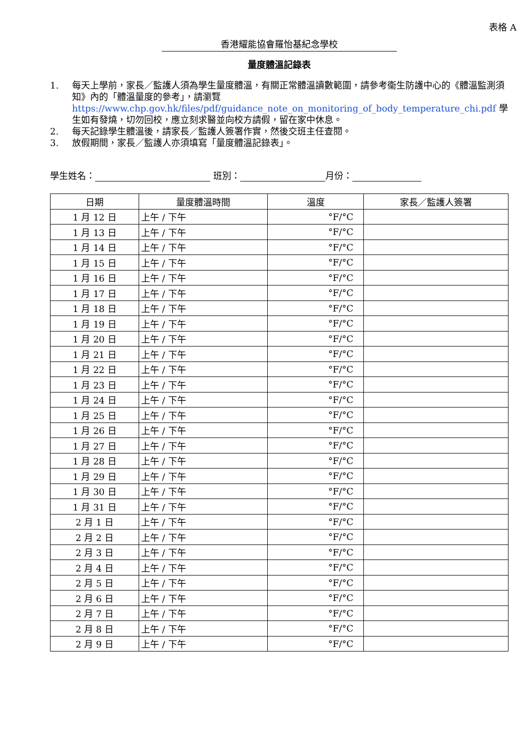表格 A
香港耀能協會羅怡基紀念學校
量度體溫記錄表
1. 每天上學前，家長／監護人須為學生量度體溫，有關正常體溫讀數範圍，請參考衞生防護中心的《體溫監測須知》內的「體溫量度的參考」，請瀏覽 https://www.chp.gov.hk/files/pdf/guidance_note_on_monitoring_of_body_temperature_chi.pdf 學生如有發燒，切勿回校，應立刻求醫並向校方請假，留在家中休息。
2. 每天記錄學生體溫後，請家長／監護人簽署作實，然後交班主任查閱。
3. 放假期間，家長／監護人亦須填寫「量度體溫記錄表」。
學生姓名： 班別： 月份：
| 日期 | 量度體溫時間 | 溫度 | 家長／監護人簽署 |
| --- | --- | --- | --- |
| 1 月 12 日 | 上午 / 下午 | °F/°C | |
| 1 月 13 日 | 上午 / 下午 | °F/°C | |
| 1 月 14 日 | 上午 / 下午 | °F/°C | |
| 1 月 15 日 | 上午 / 下午 | °F/°C | |
| 1 月 16 日 | 上午 / 下午 | °F/°C | |
| 1 月 17 日 | 上午 / 下午 | °F/°C | |
| 1 月 18 日 | 上午 / 下午 | °F/°C | |
| 1 月 19 日 | 上午 / 下午 | °F/°C | |
| 1 月 20 日 | 上午 / 下午 | °F/°C | |
| 1 月 21 日 | 上午 / 下午 | °F/°C | |
| 1 月 22 日 | 上午 / 下午 | °F/°C | |
| 1 月 23 日 | 上午 / 下午 | °F/°C | |
| 1 月 24 日 | 上午 / 下午 | °F/°C | |
| 1 月 25 日 | 上午 / 下午 | °F/°C | |
| 1 月 26 日 | 上午 / 下午 | °F/°C | |
| 1 月 27 日 | 上午 / 下午 | °F/°C | |
| 1 月 28 日 | 上午 / 下午 | °F/°C | |
| 1 月 29 日 | 上午 / 下午 | °F/°C | |
| 1 月 30 日 | 上午 / 下午 | °F/°C | |
| 1 月 31 日 | 上午 / 下午 | °F/°C | |
| 2 月 1 日 | 上午 / 下午 | °F/°C | |
| 2 月 2 日 | 上午 / 下午 | °F/°C | |
| 2 月 3 日 | 上午 / 下午 | °F/°C | |
| 2 月 4 日 | 上午 / 下午 | °F/°C | |
| 2 月 5 日 | 上午 / 下午 | °F/°C | |
| 2 月 6 日 | 上午 / 下午 | °F/°C | |
| 2 月 7 日 | 上午 / 下午 | °F/°C | |
| 2 月 8 日 | 上午 / 下午 | °F/°C | |
| 2 月 9 日 | 上午 / 下午 | °F/°C | |